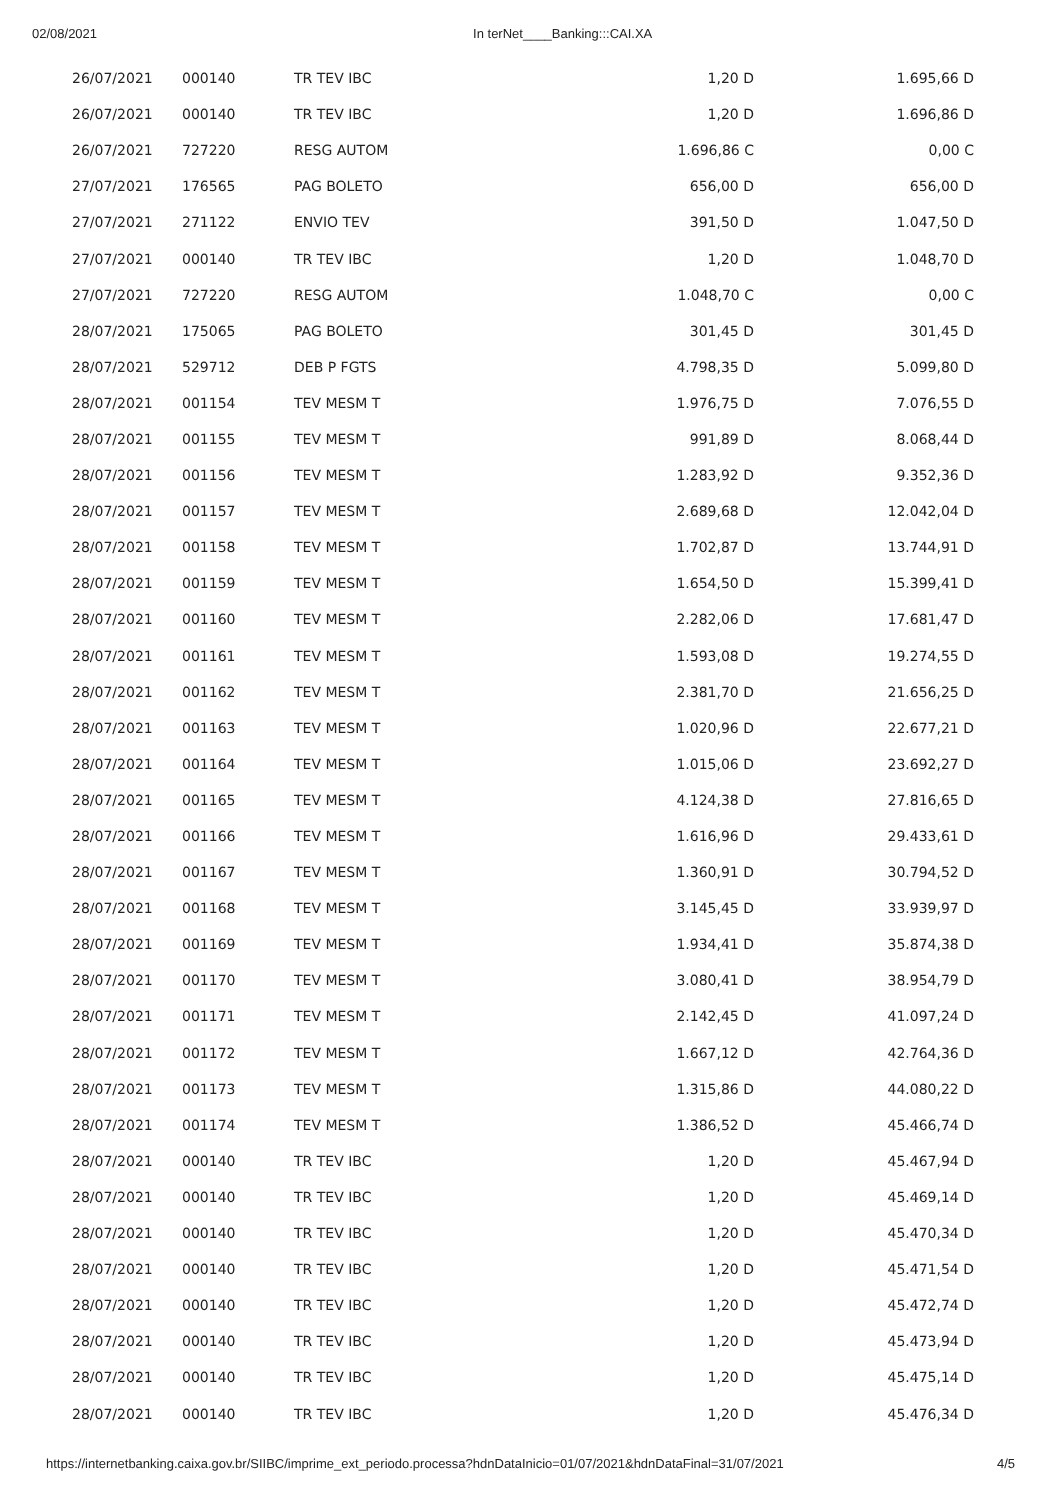02/08/2021 In terNet____Banking:::CAI.XA
| 26/07/2021 | 000140 | TR TEV IBC | 1,20 D | 1.695,66 D |
| 26/07/2021 | 000140 | TR TEV IBC | 1,20 D | 1.696,86 D |
| 26/07/2021 | 727220 | RESG AUTOM | 1.696,86 C | 0,00 C |
| 27/07/2021 | 176565 | PAG BOLETO | 656,00 D | 656,00 D |
| 27/07/2021 | 271122 | ENVIO TEV | 391,50 D | 1.047,50 D |
| 27/07/2021 | 000140 | TR TEV IBC | 1,20 D | 1.048,70 D |
| 27/07/2021 | 727220 | RESG AUTOM | 1.048,70 C | 0,00 C |
| 28/07/2021 | 175065 | PAG BOLETO | 301,45 D | 301,45 D |
| 28/07/2021 | 529712 | DEB P FGTS | 4.798,35 D | 5.099,80 D |
| 28/07/2021 | 001154 | TEV MESM T | 1.976,75 D | 7.076,55 D |
| 28/07/2021 | 001155 | TEV MESM T | 991,89 D | 8.068,44 D |
| 28/07/2021 | 001156 | TEV MESM T | 1.283,92 D | 9.352,36 D |
| 28/07/2021 | 001157 | TEV MESM T | 2.689,68 D | 12.042,04 D |
| 28/07/2021 | 001158 | TEV MESM T | 1.702,87 D | 13.744,91 D |
| 28/07/2021 | 001159 | TEV MESM T | 1.654,50 D | 15.399,41 D |
| 28/07/2021 | 001160 | TEV MESM T | 2.282,06 D | 17.681,47 D |
| 28/07/2021 | 001161 | TEV MESM T | 1.593,08 D | 19.274,55 D |
| 28/07/2021 | 001162 | TEV MESM T | 2.381,70 D | 21.656,25 D |
| 28/07/2021 | 001163 | TEV MESM T | 1.020,96 D | 22.677,21 D |
| 28/07/2021 | 001164 | TEV MESM T | 1.015,06 D | 23.692,27 D |
| 28/07/2021 | 001165 | TEV MESM T | 4.124,38 D | 27.816,65 D |
| 28/07/2021 | 001166 | TEV MESM T | 1.616,96 D | 29.433,61 D |
| 28/07/2021 | 001167 | TEV MESM T | 1.360,91 D | 30.794,52 D |
| 28/07/2021 | 001168 | TEV MESM T | 3.145,45 D | 33.939,97 D |
| 28/07/2021 | 001169 | TEV MESM T | 1.934,41 D | 35.874,38 D |
| 28/07/2021 | 001170 | TEV MESM T | 3.080,41 D | 38.954,79 D |
| 28/07/2021 | 001171 | TEV MESM T | 2.142,45 D | 41.097,24 D |
| 28/07/2021 | 001172 | TEV MESM T | 1.667,12 D | 42.764,36 D |
| 28/07/2021 | 001173 | TEV MESM T | 1.315,86 D | 44.080,22 D |
| 28/07/2021 | 001174 | TEV MESM T | 1.386,52 D | 45.466,74 D |
| 28/07/2021 | 000140 | TR TEV IBC | 1,20 D | 45.467,94 D |
| 28/07/2021 | 000140 | TR TEV IBC | 1,20 D | 45.469,14 D |
| 28/07/2021 | 000140 | TR TEV IBC | 1,20 D | 45.470,34 D |
| 28/07/2021 | 000140 | TR TEV IBC | 1,20 D | 45.471,54 D |
| 28/07/2021 | 000140 | TR TEV IBC | 1,20 D | 45.472,74 D |
| 28/07/2021 | 000140 | TR TEV IBC | 1,20 D | 45.473,94 D |
| 28/07/2021 | 000140 | TR TEV IBC | 1,20 D | 45.475,14 D |
| 28/07/2021 | 000140 | TR TEV IBC | 1,20 D | 45.476,34 D |
https://internetbanking.caixa.gov.br/SIIBC/imprime_ext_periodo.processa?hdnDataInicio=01/07/2021&hdnDataFinal=31/07/2021 4/5